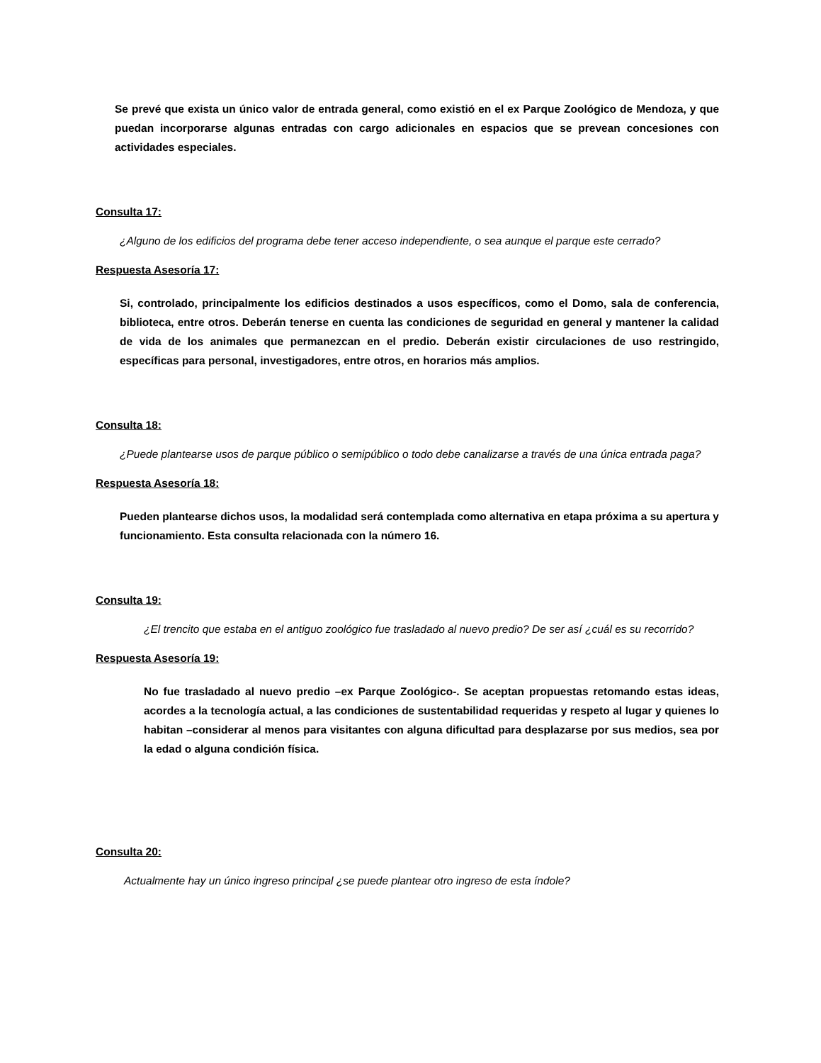Se prevé que exista un único valor de entrada general, como existió en el ex Parque Zoológico de Mendoza, y que puedan incorporarse algunas entradas con cargo adicionales en espacios que se prevean concesiones con actividades especiales.
Consulta 17:
¿Alguno de los edificios del programa debe tener acceso independiente, o sea aunque el parque este cerrado?
Respuesta Asesoría 17:
Si, controlado, principalmente los edificios destinados a usos específicos, como el Domo, sala de conferencia, biblioteca, entre otros. Deberán tenerse en cuenta las condiciones de seguridad en general y mantener la calidad de vida de los animales que permanezcan en el predio. Deberán existir circulaciones de uso restringido, específicas para personal, investigadores, entre otros, en horarios más amplios.
Consulta 18:
¿Puede plantearse usos de parque público o semipúblico o todo debe canalizarse a través de una única entrada paga?
Respuesta Asesoría 18:
Pueden plantearse dichos usos, la modalidad será contemplada como alternativa en etapa próxima a su apertura y funcionamiento. Esta consulta relacionada con la número 16.
Consulta 19:
¿El trencito que estaba en el antiguo zoológico fue trasladado al nuevo predio? De ser así ¿cuál es su recorrido?
Respuesta Asesoría 19:
No fue trasladado al nuevo predio –ex Parque Zoológico-. Se aceptan propuestas retomando estas ideas, acordes a la tecnología actual, a las condiciones de sustentabilidad requeridas y respeto al lugar y quienes lo habitan –considerar al menos para visitantes con alguna dificultad para desplazarse por sus medios, sea por la edad o alguna condición física.
Consulta 20:
Actualmente hay un único ingreso principal ¿se puede plantear otro ingreso de esta índole?